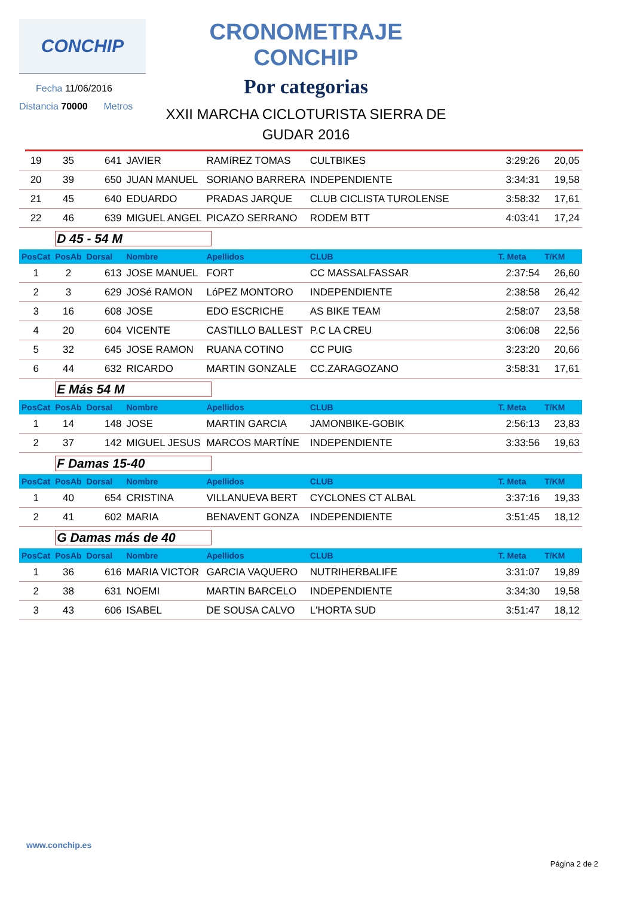CONCHIP
Fecha 11/06/2016
Distancia 70000 Metros
CRONOMETRAJE CONCHIP
Por categorias
XXII MARCHA CICLOTURISTA SIERRA DE
GUDAR 2016
| 19 | 35 | 641 | JAVIER | RAMíREZ TOMAS | CULTBIKES | 3:29:26 | 20,05 |
| 20 | 39 | 650 | JUAN MANUEL | SORIANO BARRERA | INDEPENDIENTE | 3:34:31 | 19,58 |
| 21 | 45 | 640 | EDUARDO | PRADAS JARQUE | CLUB CICLISTA TUROLENSE | 3:58:32 | 17,61 |
| 22 | 46 | 639 | MIGUEL ANGEL | PICAZO SERRANO | RODEM BTT | 4:03:41 | 17,24 |
| | D 45 - 54 M | | | | | | |
| PosCat | PosAb | Dorsal | Nombre | Apellidos | CLUB | T. Meta | T/KM |
| 1 | 2 | 613 | JOSE MANUEL | FORT | CC MASSALFASSAR | 2:37:54 | 26,60 |
| 2 | 3 | 629 | JOSé RAMON | LóPEZ MONTORO | INDEPENDIENTE | 2:38:58 | 26,42 |
| 3 | 16 | 608 | JOSE | EDO ESCRICHE | AS BIKE TEAM | 2:58:07 | 23,58 |
| 4 | 20 | 604 | VICENTE | CASTILLO BALLEST | P.C LA CREU | 3:06:08 | 22,56 |
| 5 | 32 | 645 | JOSE RAMON | RUANA COTINO | CC PUIG | 3:23:20 | 20,66 |
| 6 | 44 | 632 | RICARDO | MARTIN GONZALE | CC.ZARAGOZANO | 3:58:31 | 17,61 |
| | E Más 54 M | | | | | | |
| PosCat | PosAb | Dorsal | Nombre | Apellidos | CLUB | T. Meta | T/KM |
| 1 | 14 | 148 | JOSE | MARTIN GARCIA | JAMONBIKE-GOBIK | 2:56:13 | 23,83 |
| 2 | 37 | 142 | MIGUEL JESUS | MARCOS MARTÍNE | INDEPENDIENTE | 3:33:56 | 19,63 |
| | F Damas 15-40 | | | | | | |
| PosCat | PosAb | Dorsal | Nombre | Apellidos | CLUB | T. Meta | T/KM |
| 1 | 40 | 654 | CRISTINA | VILLANUEVA BERT | CYCLONES CT ALBAL | 3:37:16 | 19,33 |
| 2 | 41 | 602 | MARIA | BENAVENT GONZA | INDEPENDIENTE | 3:51:45 | 18,12 |
| | G Damas más de 40 | | | | | | |
| PosCat | PosAb | Dorsal | Nombre | Apellidos | CLUB | T. Meta | T/KM |
| 1 | 36 | 616 | MARIA VICTOR | GARCIA VAQUERO | NUTRIHERBALIFE | 3:31:07 | 19,89 |
| 2 | 38 | 631 | NOEMI | MARTIN BARCELO | INDEPENDIENTE | 3:34:30 | 19,58 |
| 3 | 43 | 606 | ISABEL | DE SOUSA CALVO | L'HORTA SUD | 3:51:47 | 18,12 |
www.conchip.es
Página 2 de 2